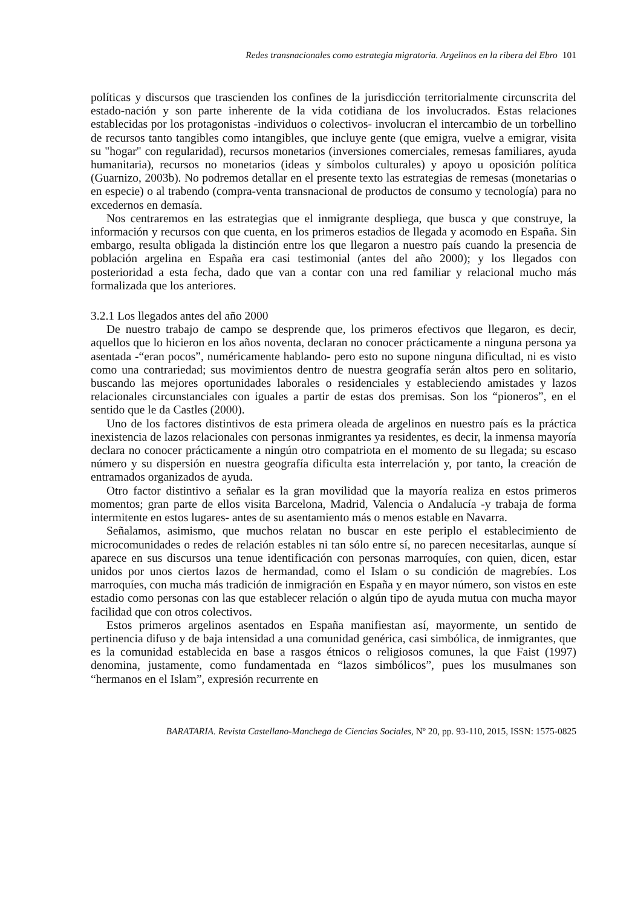Redes transnacionales como estrategia migratoria. Argelinos en la ribera del Ebro 101
políticas y discursos que trascienden los confines de la jurisdicción territorialmente circunscrita del estado-nación y son parte inherente de la vida cotidiana de los involucrados. Estas relaciones establecidas por los protagonistas -individuos o colectivos- involucran el intercambio de un torbellino de recursos tanto tangibles como intangibles, que incluye gente (que emigra, vuelve a emigrar, visita su "hogar" con regularidad), recursos monetarios (inversiones comerciales, remesas familiares, ayuda humanitaria), recursos no monetarios (ideas y símbolos culturales) y apoyo u oposición política (Guarnizo, 2003b). No podremos detallar en el presente texto las estrategias de remesas (monetarias o en especie) o al trabendo (compra-venta transnacional de productos de consumo y tecnología) para no excedernos en demasía.
Nos centraremos en las estrategias que el inmigrante despliega, que busca y que construye, la información y recursos con que cuenta, en los primeros estadios de llegada y acomodo en España. Sin embargo, resulta obligada la distinción entre los que llegaron a nuestro país cuando la presencia de población argelina en España era casi testimonial (antes del año 2000); y los llegados con posterioridad a esta fecha, dado que van a contar con una red familiar y relacional mucho más formalizada que los anteriores.
3.2.1 Los llegados antes del año 2000
De nuestro trabajo de campo se desprende que, los primeros efectivos que llegaron, es decir, aquellos que lo hicieron en los años noventa, declaran no conocer prácticamente a ninguna persona ya asentada -“eran pocos”, numéricamente hablando- pero esto no supone ninguna dificultad, ni es visto como una contrariedad; sus movimientos dentro de nuestra geografía serán altos pero en solitario, buscando las mejores oportunidades laborales o residenciales y estableciendo amistades y lazos relacionales circunstanciales con iguales a partir de estas dos premisas. Son los “pioneros”, en el sentido que le da Castles (2000).
Uno de los factores distintivos de esta primera oleada de argelinos en nuestro país es la práctica inexistencia de lazos relacionales con personas inmigrantes ya residentes, es decir, la inmensa mayoría declara no conocer prácticamente a ningún otro compatriota en el momento de su llegada; su escaso número y su dispersión en nuestra geografía dificulta esta interrelación y, por tanto, la creación de entramados organizados de ayuda.
Otro factor distintivo a señalar es la gran movilidad que la mayoría realiza en estos primeros momentos; gran parte de ellos visita Barcelona, Madrid, Valencia o Andalucía -y trabaja de forma intermitente en estos lugares- antes de su asentamiento más o menos estable en Navarra.
Señalamos, asimismo, que muchos relatan no buscar en este periplo el establecimiento de microcomunidades o redes de relación estables ni tan sólo entre sí, no parecen necesitarlas, aunque sí aparece en sus discursos una tenue identificación con personas marroquíes, con quien, dicen, estar unidos por unos ciertos lazos de hermandad, como el Islam o su condición de magrebíes. Los marroquíes, con mucha más tradición de inmigración en España y en mayor número, son vistos en este estadio como personas con las que establecer relación o algún tipo de ayuda mutua con mucha mayor facilidad que con otros colectivos.
Estos primeros argelinos asentados en España manifiestan así, mayormente, un sentido de pertinencia difuso y de baja intensidad a una comunidad genérica, casi simbólica, de inmigrantes, que es la comunidad establecida en base a rasgos étnicos o religiosos comunes, la que Faist (1997) denomina, justamente, como fundamentada en “lazos simbólicos”, pues los musulmanes son “hermanos en el Islam”, expresión recurrente en
BARATARIA. Revista Castellano-Manchega de Ciencias Sociales, Nº 20, pp. 93-110, 2015, ISSN: 1575-0825